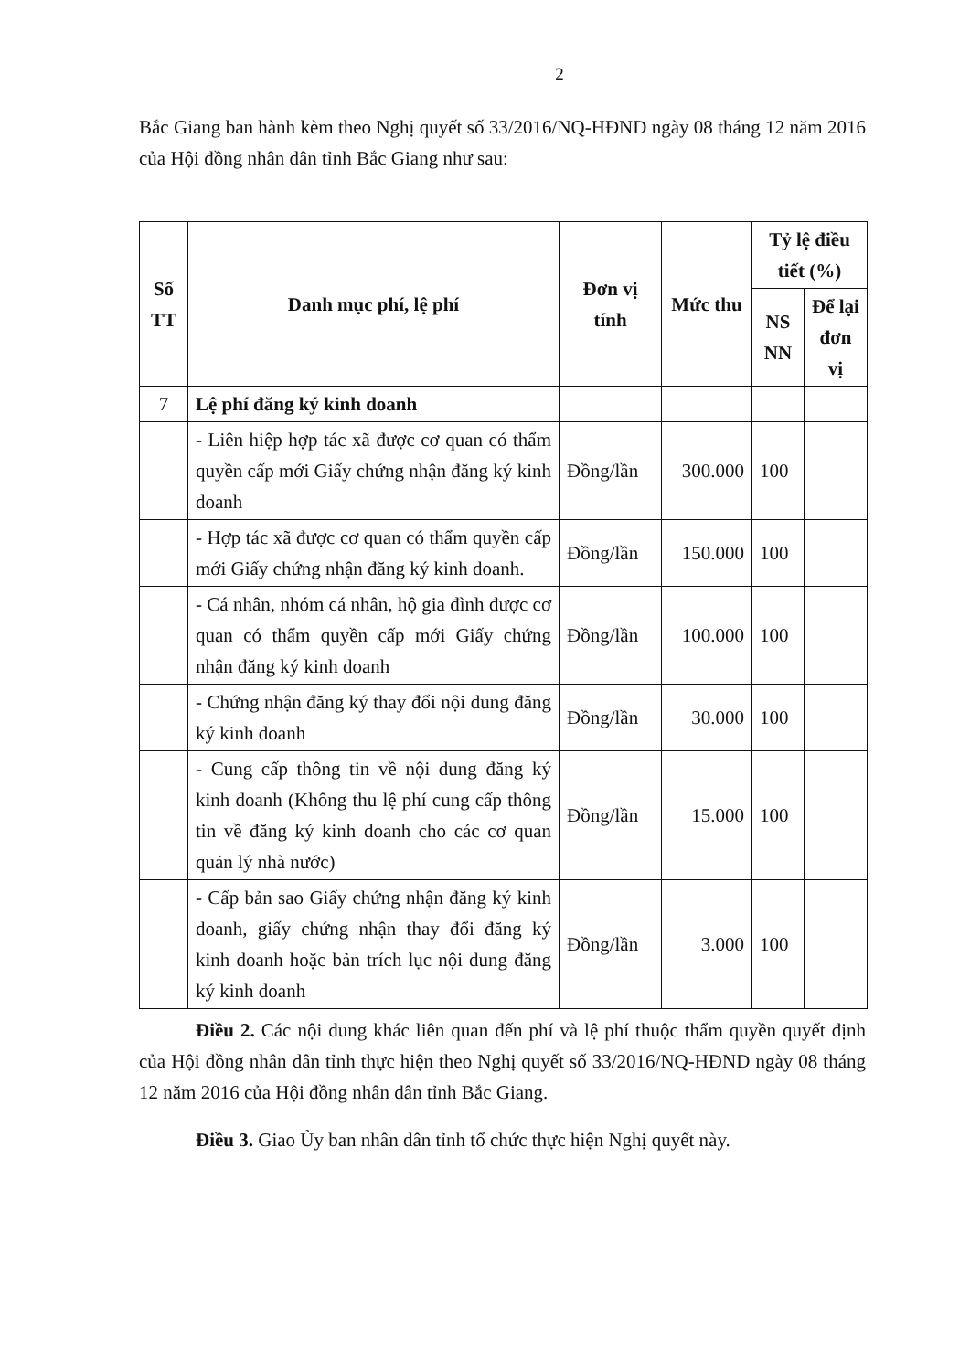2
Bắc Giang ban hành kèm theo Nghị quyết số 33/2016/NQ-HĐND ngày 08 tháng 12 năm 2016 của Hội đồng nhân dân tỉnh Bắc Giang như sau:
| Số TT | Danh mục phí, lệ phí | Đơn vị tính | Mức thu | Tỷ lệ điều tiết (%) | |
| --- | --- | --- | --- | --- | --- |
| | | | | NS NN | Để lại đơn vị |
| 7 | Lệ phí đăng ký kinh doanh | | | | |
| | - Liên hiệp hợp tác xã được cơ quan có thẩm quyền cấp mới Giấy chứng nhận đăng ký kinh doanh | Đồng/lần | 300.000 | 100 | |
| | - Hợp tác xã được cơ quan có thẩm quyền cấp mới Giấy chứng nhận đăng ký kinh doanh. | Đồng/lần | 150.000 | 100 | |
| | - Cá nhân, nhóm cá nhân, hộ gia đình được cơ quan có thẩm quyền cấp mới Giấy chứng nhận đăng ký kinh doanh | Đồng/lần | 100.000 | 100 | |
| | - Chứng nhận đăng ký thay đổi nội dung đăng ký kinh doanh | Đồng/lần | 30.000 | 100 | |
| | - Cung cấp thông tin về nội dung đăng ký kinh doanh (Không thu lệ phí cung cấp thông tin về đăng ký kinh doanh cho các cơ quan quản lý nhà nước) | Đồng/lần | 15.000 | 100 | |
| | - Cấp bản sao Giấy chứng nhận đăng ký kinh doanh, giấy chứng nhận thay đổi đăng ký kinh doanh hoặc bản trích lục nội dung đăng ký kinh doanh | Đồng/lần | 3.000 | 100 | |
Điều 2. Các nội dung khác liên quan đến phí và lệ phí thuộc thẩm quyền quyết định của Hội đồng nhân dân tỉnh thực hiện theo Nghị quyết số 33/2016/NQ-HĐND ngày 08 tháng 12 năm 2016 của Hội đồng nhân dân tỉnh Bắc Giang.
Điều 3. Giao Ủy ban nhân dân tỉnh tổ chức thực hiện Nghị quyết này.